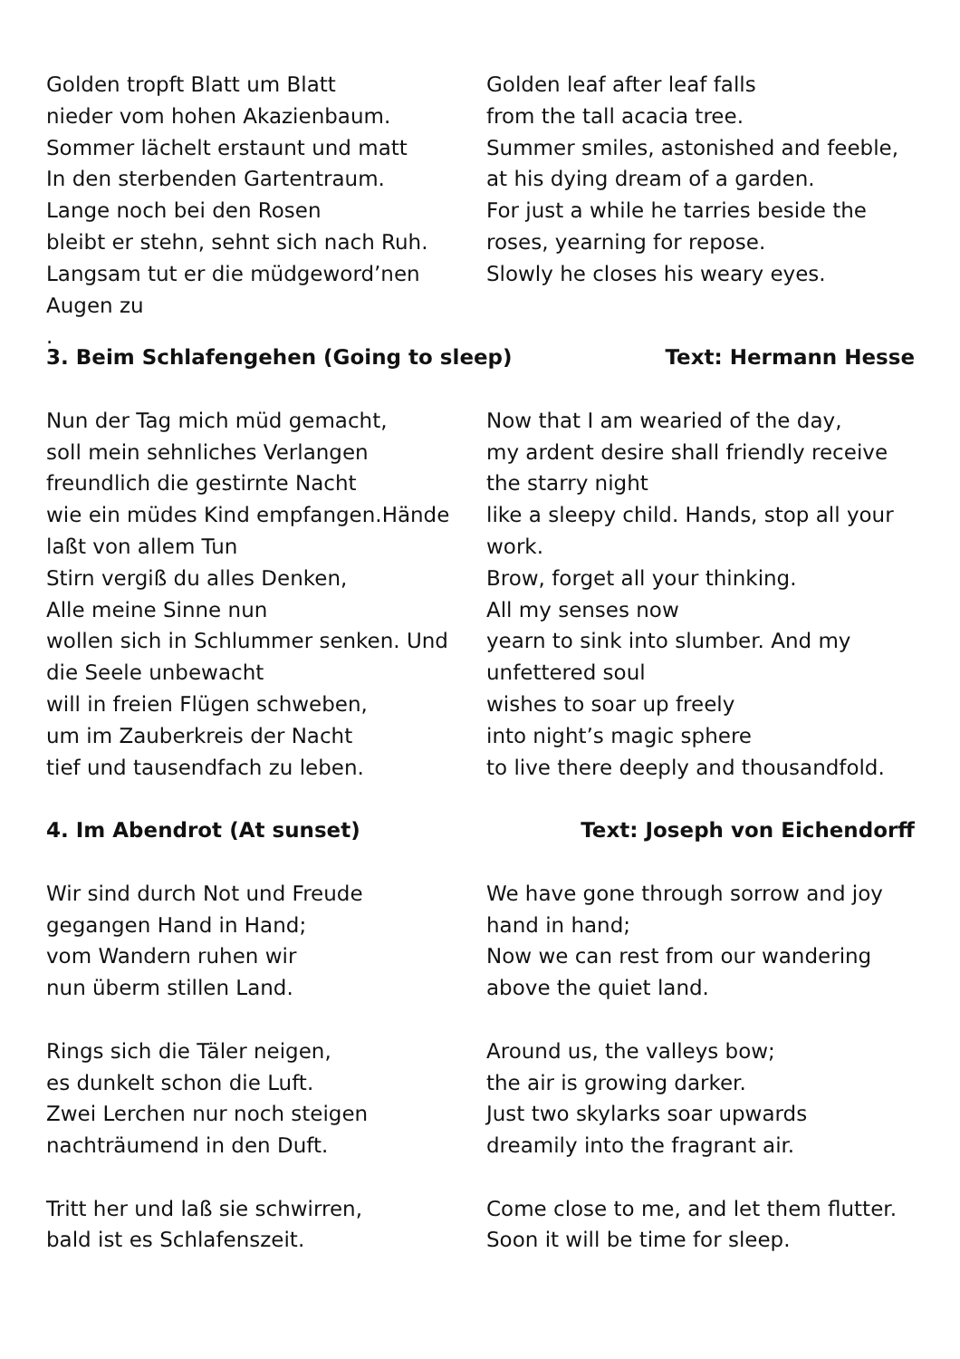Golden tropft Blatt um Blatt
nieder vom hohen Akazienbaum.
Sommer lächelt erstaunt und matt
In den sterbenden Gartentraum.
Lange noch bei den Rosen
bleibt er stehn, sehnt sich nach Ruh.
Langsam tut er die müdgeword’nen
Augen zu
.
Golden leaf after leaf falls
from the tall acacia tree.
Summer smiles, astonished and feeble,
at his dying dream of a garden.
For just a while he tarries beside the
roses, yearning for repose.
Slowly he closes his weary eyes.
3. Beim Schlafengehen (Going to sleep) Text: Hermann Hesse
Nun der Tag mich müd gemacht,
soll mein sehnliches Verlangen
freundlich die gestirnte Nacht
wie ein müdes Kind empfangen.Hände
laßt von allem Tun
Stirn vergiß du alles Denken,
Alle meine Sinne nun
wollen sich in Schlummer senken. Und
die Seele unbewacht
will in freien Flügen schweben,
um im Zauberkreis der Nacht
tief und tausendfach zu leben.
Now that I am wearied of the day,
my ardent desire shall friendly receive
the starry night
like a sleepy child. Hands, stop all your
work.
Brow, forget all your thinking.
All my senses now
yearn to sink into slumber. And my
unfettered soul
wishes to soar up freely
into night’s magic sphere
to live there deeply and thousandfold.
4. Im Abendrot (At sunset) Text: Joseph von Eichendorff
Wir sind durch Not und Freude
gegangen Hand in Hand;
vom Wandern ruhen wir
nun überm stillen Land.
Rings sich die Täler neigen,
es dunkelt schon die Luft.
Zwei Lerchen nur noch steigen
nachträumend in den Duft.
Tritt her und laß sie schwirren,
bald ist es Schlafenszeit.
We have gone through sorrow and joy
hand in hand;
Now we can rest from our wandering
above the quiet land.
Around us, the valleys bow;
the air is growing darker.
Just two skylarks soar upwards
dreamily into the fragrant air.
Come close to me, and let them flutter.
Soon it will be time for sleep.